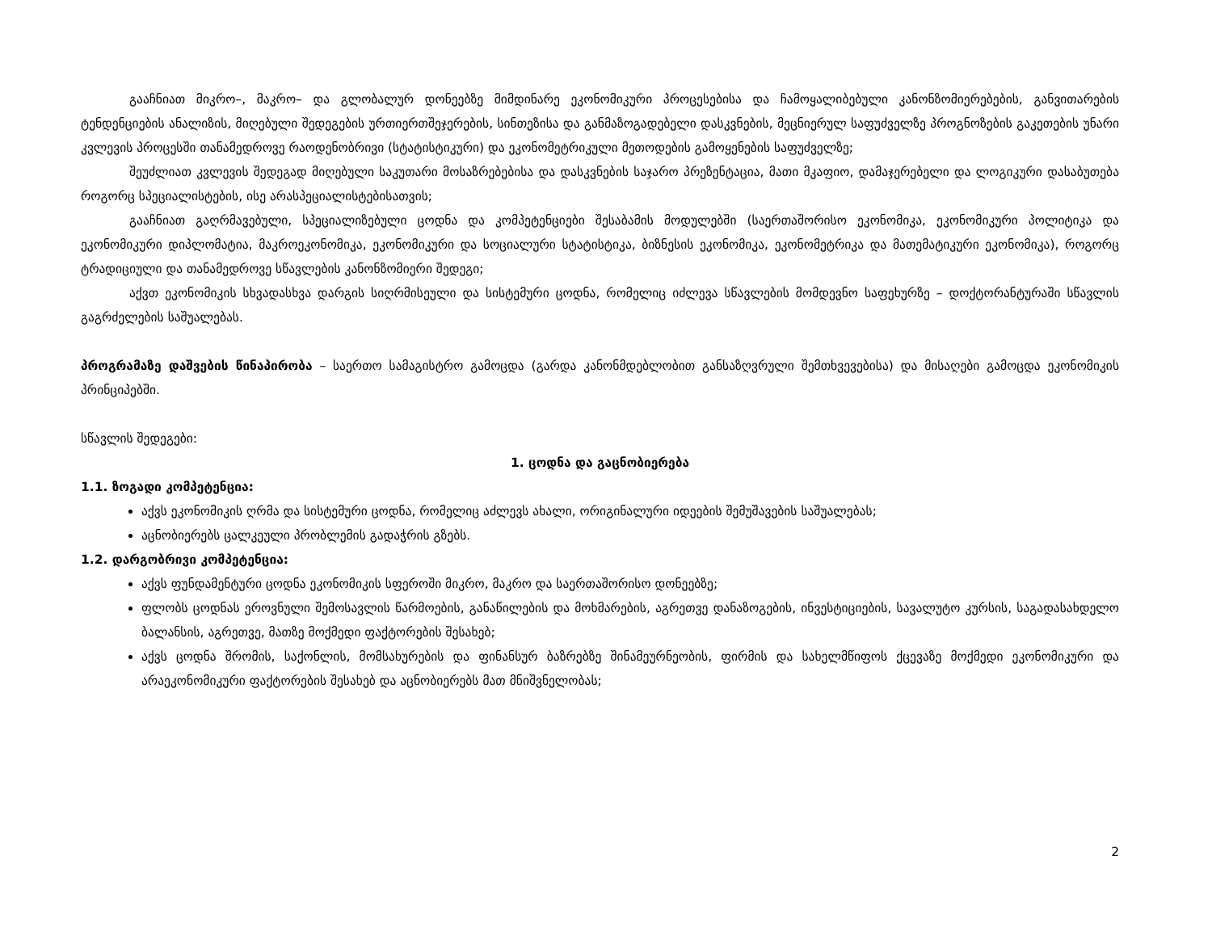გააჩნიათ მიკრო–, მაკრო– და გლობალურ დონეებზე მიმდინარე ეკონომიკური პროცესებისა და ჩამოყალიბებული კანონზომიერებების, განვითარების ტენდენციების ანალიზის, მიღებული შედეგების ურთიერთშეჯერების, სინთეზისა და განმაზოგადებელი დასკვნების, მეცნიერულ საფუძველზე პროგნოზების გაკეთების უნარი კვლევის პროცესში თანამედროვე რაოდენობრივი (სტატისტიკური) და ეკონომეტრიკული მეთოდების გამოყენების საფუძველზე;
შეუძლიათ კვლევის შედეგად მიღებული საკუთარი მოსაზრებებისა და დასკვნების საჯარო პრეზენტაცია, მათი მკაფიო, დამაჯერებელი და ლოგიკური დასაბუთება როგორც სპეციალისტების, ისე არასპეციალისტებისათვის;
გააჩნიათ გაღრმავებული, სპეციალიზებული ცოდნა და კომპეტენციები შესაბამის მოდულებში (საერთაშორისო ეკონომიკა, ეკონომიკური პოლიტიკა და ეკონომიკური დიპლომატია, მაკროეკონომიკა, ეკონომიკური და სოციალური სტატისტიკა, ბიზნესის ეკონომიკა, ეკონომეტრიკა და მათემატიკური ეკონომიკა), როგორც ტრადიციული და თანამედროვე სწავლების კანონზომიერი შედეგი;
აქვთ ეკონომიკის სხვადასხვა დარგის სიღრმისეული და სისტემური ცოდნა, რომელიც იძლევა სწავლების მომდევნო საფეხურზე – დოქტორანტურაში სწავლის გაგრძელების საშუალებას.
პროგრამაზე დაშვების წინაპირობა – საერთო სამაგისტრო გამოცდა (გარდა კანონმდებლობით განსაზღვრული შემთხვევებისა) და მისაღები გამოცდა ეკონომიკის პრინციპებში.
სწავლის შედეგები:
1. ცოდნა და გაცნობიერება
1.1. ზოგადი კომპეტენცია:
აქვს ეკონომიკის ღრმა და სისტემური ცოდნა, რომელიც აძლევს ახალი, ორიგინალური იდეების შემუშავების საშუალებას;
აცნობიერებს ცალკეული პრობლემის გადაჭრის გზებს.
1.2. დარგობრივი კომპეტენცია:
აქვს ფუნდამენტური ცოდნა ეკონომიკის სფეროში მიკრო, მაკრო და საერთაშორისო დონეებზე;
ფლობს ცოდნას ეროვნული შემოსავლის წარმოების, განაწილების და მოხმარების, აგრეთვე დანაზოგების, ინვესტიციების, სავალუტო კურსის, საგადასახდელო ბალანსის, აგრეთვე, მათზე მოქმედი ფაქტორების შესახებ;
აქვს ცოდნა შრომის, საქონლის, მომსახურების და ფინანსურ ბაზრებზე შინამეურნეობის, ფირმის და სახელმწიფოს ქცევაზე მოქმედი ეკონომიკური და არაეკონომიკური ფაქტორების შესახებ და აცნობიერებს მათ მნიშვნელობას;
2